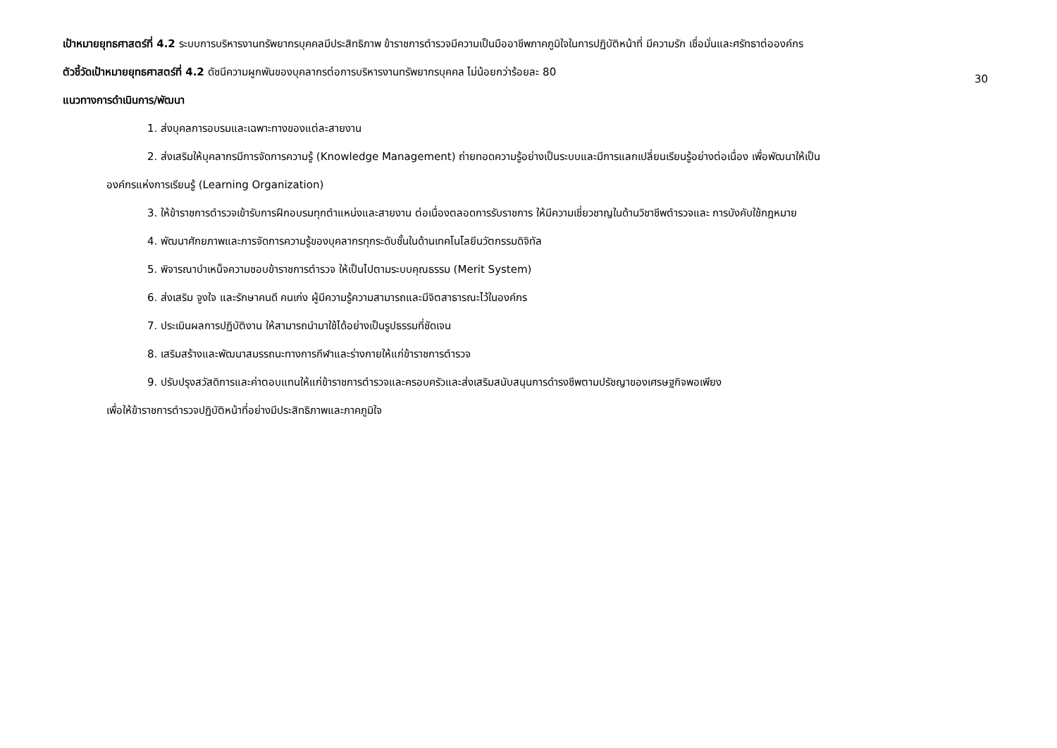เป้าหมายยุทธศาสตร์ที่ 4.2 ระบบการบริหารงานทรัพยากรบุคคลมีประสิทธิภาพ ข้าราชการตำรวจมีความเป็นมืออาชีพภาคภูมิใจในการปฏิบัติหน้าที่ มีความรัก เชื่อมั่นและศรัทธาต่อองค์กร
30
ตัวชี้วัดเป้าหมายยุทธศาสตร์ที่ 4.2 ดัชนีความผูกพันของบุคลากรต่อการบริหารงานทรัพยากรบุคคล ไม่น้อยกว่าร้อยละ 80
แนวทางการดำเนินการ/พัฒนา
1. ส่งบุคลการอบรมและเฉพาะทางของแต่ละสายงาน
2. ส่งเสริมให้บุคลากรมีการจัดการความรู้ (Knowledge Management) ถ่ายทอดความรู้อย่างเป็นระบบและมีการแลกเปลี่ยนเรียนรู้อย่างต่อเนื่อง เพื่อพัฒนาให้เป็น
องค์กรแห่งการเรียนรู้ (Learning Organization)
3. ให้ข้าราชการตำรวจเข้ารับการฝึกอบรมทุกตำแหน่งและสายงาน ต่อเนื่องตลอดการรับราชการ ให้มีความเชี่ยวชาญในด้านวิชาชีพตำรวจและ การบังคับใช้กฎหมาย
4. พัฒนาศักยภาพและการจัดการความรู้ของบุคลากรทุกระดับชั้นในด้านเทคโนโลยีนวัตกรรมดิจิทัล
5. พิจารณาบำเหน็จความชอบข้าราชการตำรวจ ให้เป็นไปตามระบบคุณธรรม (Merit System)
6. ส่งเสริม จูงใจ และรักษาคนดี คนเก่ง ผู้มีความรู้ความสามารถและมีจิตสาธารณะไว้ในองค์กร
7. ประเมินผลการปฏิบัติงาน ให้สามารถนำมาใช้ได้อย่างเป็นรูปธรรมที่ชัดเจน
8. เสริมสร้างและพัฒนาสมรรถนะทางการกีฬาและร่างกายให้แก่ข้าราชการตำรวจ
9. ปรับปรุงสวัสดิการและค่าตอบแทนให้แก่ข้าราชการตำรวจและครอบครัวและส่งเสริมสนับสนุนการดำรงชีพตามปรัชญาของเศรษฐกิจพอเพียง
เพื่อให้ข้าราชการตำรวจปฏิบัติหน้าที่อย่างมีประสิทธิภาพและภาคภูมิใจ